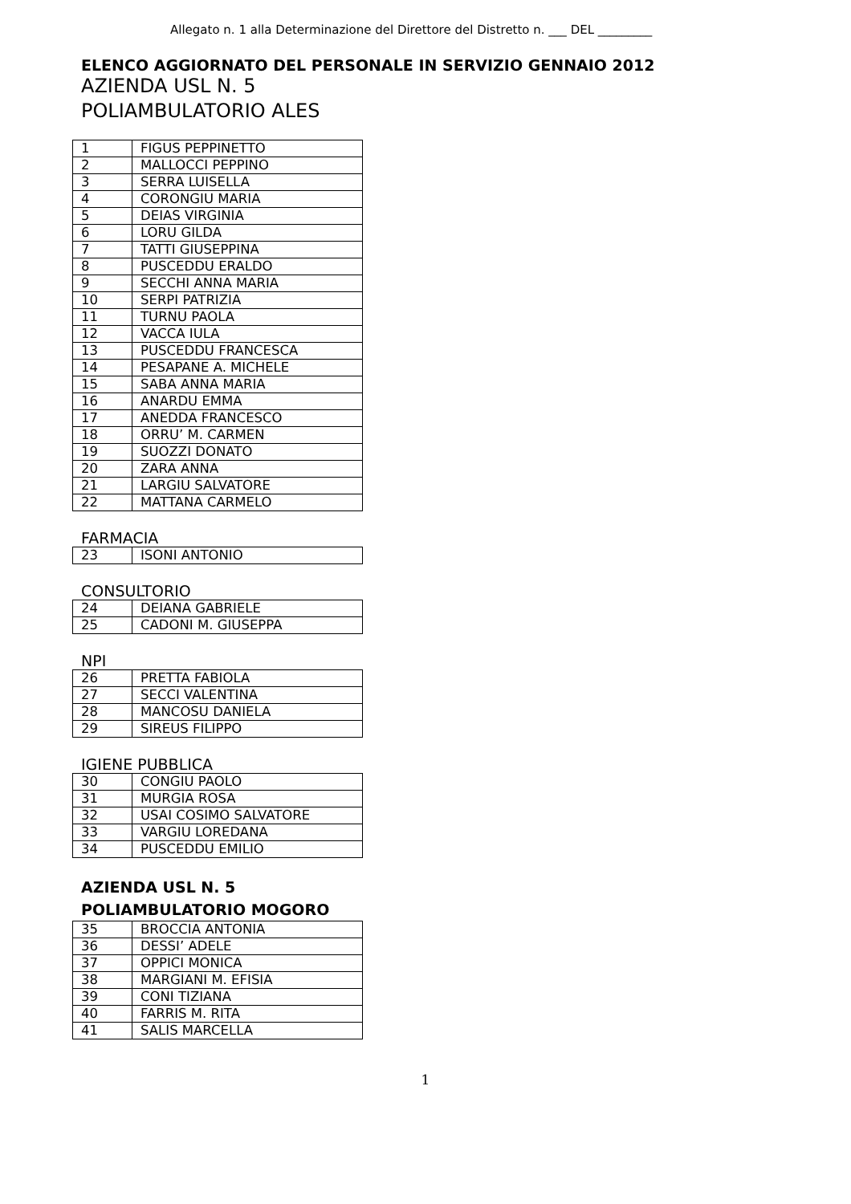Allegato n. 1 alla Determinazione del Direttore del Distretto n. ___ DEL _________
ELENCO AGGIORNATO DEL PERSONALE IN SERVIZIO GENNAIO 2012
AZIENDA USL N. 5
POLIAMBULATORIO ALES
| 1 | FIGUS PEPPINETTO |
| 2 | MALLOCCI PEPPINO |
| 3 | SERRA LUISELLA |
| 4 | CORONGIU MARIA |
| 5 | DEIAS VIRGINIA |
| 6 | LORU GILDA |
| 7 | TATTI GIUSEPPINA |
| 8 | PUSCEDDU ERALDO |
| 9 | SECCHI ANNA MARIA |
| 10 | SERPI PATRIZIA |
| 11 | TURNU PAOLA |
| 12 | VACCA IULA |
| 13 | PUSCEDDU FRANCESCA |
| 14 | PESAPANE A. MICHELE |
| 15 | SABA ANNA MARIA |
| 16 | ANARDU EMMA |
| 17 | ANEDDA FRANCESCO |
| 18 | ORRU’ M. CARMEN |
| 19 | SUOZZI DONATO |
| 20 | ZARA ANNA |
| 21 | LARGIU SALVATORE |
| 22 | MATTANA CARMELO |
FARMACIA
| 23 | ISONI ANTONIO |
CONSULTORIO
| 24 | DEIANA GABRIELE |
| 25 | CADONI M. GIUSEPPA |
NPI
| 26 | PRETTA FABIOLA |
| 27 | SECCI VALENTINA |
| 28 | MANCOSU DANIELA |
| 29 | SIREUS FILIPPO |
IGIENE PUBBLICA
| 30 | CONGIU PAOLO |
| 31 | MURGIA ROSA |
| 32 | USAI COSIMO SALVATORE |
| 33 | VARGIU LOREDANA |
| 34 | PUSCEDDU EMILIO |
AZIENDA USL N. 5
POLIAMBULATORIO MOGORO
| 35 | BROCCIA ANTONIA |
| 36 | DESSI’ ADELE |
| 37 | OPPICI MONICA |
| 38 | MARGIANI M. EFISIA |
| 39 | CONI TIZIANA |
| 40 | FARRIS M. RITA |
| 41 | SALIS MARCELLA |
1